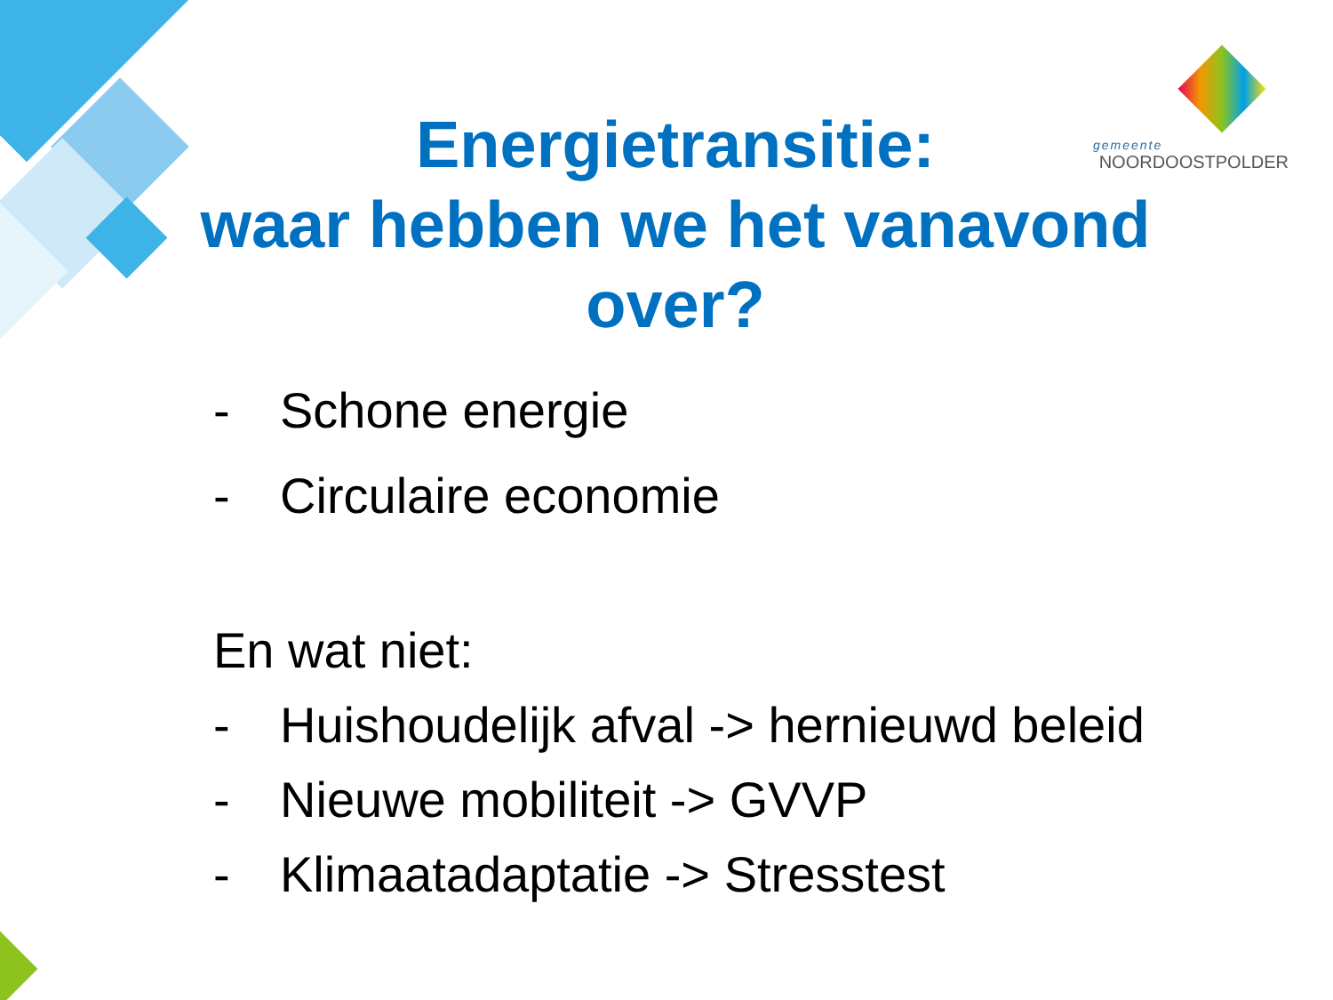gemeente
NOORDOOSTPOLDER
Energietransitie:
waar hebben we het vanavond over?
- Schone energie
- Circulaire economie
En wat niet:
- Huishoudelijk afval -> hernieuwd beleid
- Nieuwe mobiliteit -> GVVP
- Klimaatadaptatie -> Stresstest